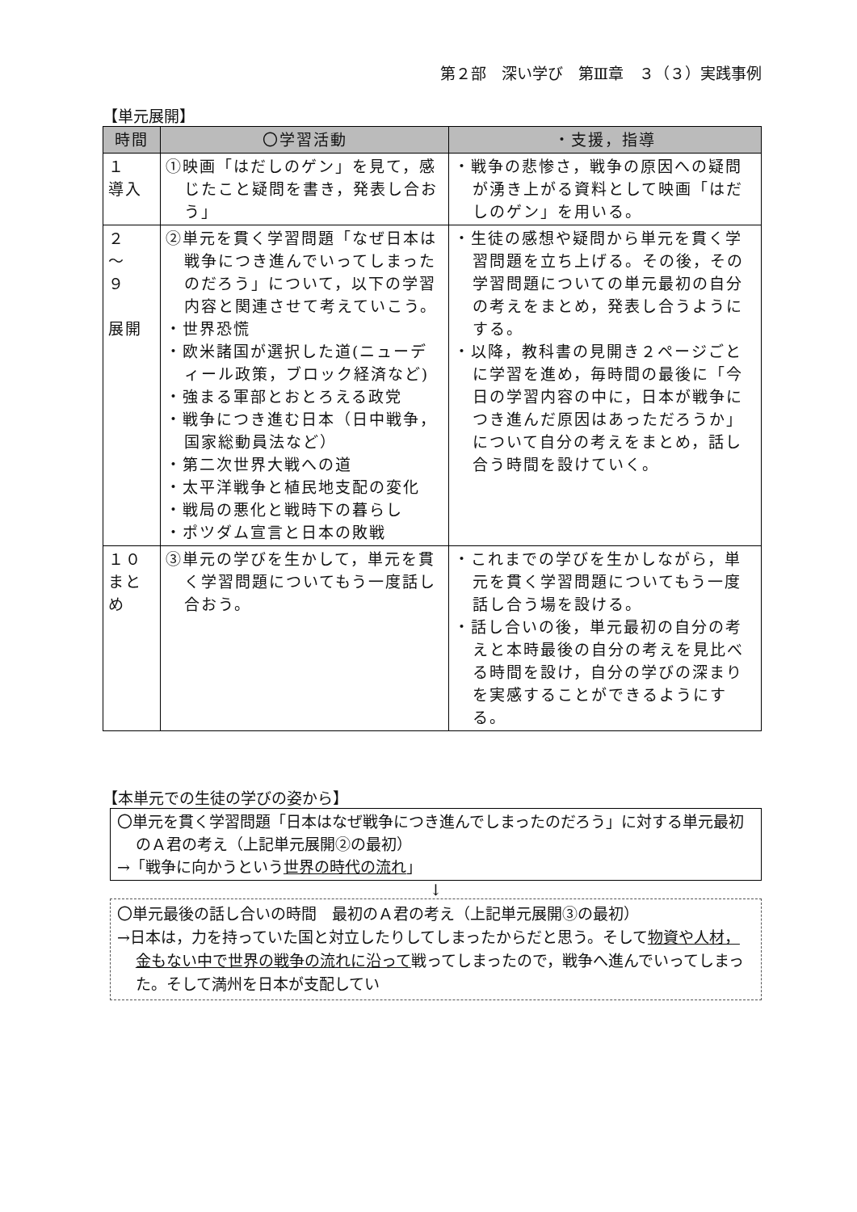第２部　深い学び　第Ⅲ章　３（３）実践事例
【単元展開】
| 時間 | 〇学習活動 | ・支援，指導 |
| --- | --- | --- |
| １ 導入 | ①映画「はだしのゲン」を見て，感じたこと疑問を書き，発表し合おう」 | ・戦争の悲惨さ，戦争の原因への疑問が湧き上がる資料として映画「はだしのゲン」を用いる。 |
| ２ ～ ９ 展開 | ②単元を貫く学習問題「なぜ日本は戦争につき進んでいってしまったのだろう」について，以下の学習内容と関連させて考えていこう。 ・世界恐慌 ・欧米諸国が選択した道(ニューディール政策，ブロック経済など) ・強まる軍部とおとろえる政党 ・戦争につき進む日本（日中戦争，国家総動員法など） ・第二次世界大戦への道 ・太平洋戦争と植民地支配の変化 ・戦局の悪化と戦時下の暮らし ・ポツダム宣言と日本の敗戦 | ・生徒の感想や疑問から単元を貫く学習問題を立ち上げる。その後，その学習問題についての単元最初の自分の考えをまとめ，発表し合うようにする。 ・以降，教科書の見開き２ページごとに学習を進め，毎時間の最後に「今日の学習内容の中に，日本が戦争につき進んだ原因はあっただろうか」について自分の考えをまとめ，話し合う時間を設けていく。 |
| １０ まとめ | ③単元の学びを生かして，単元を貫く学習問題についてもう一度話し合おう。 | ・これまでの学びを生かしながら，単元を貫く学習問題についてもう一度話し合う場を設ける。 ・話し合いの後，単元最初の自分の考えと本時最後の自分の考えを見比べる時間を設け，自分の学びの深まりを実感することができるようにする。 |
【本単元での生徒の学びの姿から】
〇単元を貫く学習問題「日本はなぜ戦争につき進んでしまったのだろう」に対する単元最初のＡ君の考え（上記単元展開②の最初）
→「戦争に向かうという世界の時代の流れ」
↓
〇単元最後の話し合いの時間　最初のＡ君の考え（上記単元展開③の最初）
→日本は，力を持っていた国と対立したりしてしまったからだと思う。そして物資や人材，金もない中で世界の戦争の流れに沿って戦ってしまったので，戦争へ進んでいってしまった。そして満州を日本が支配してい